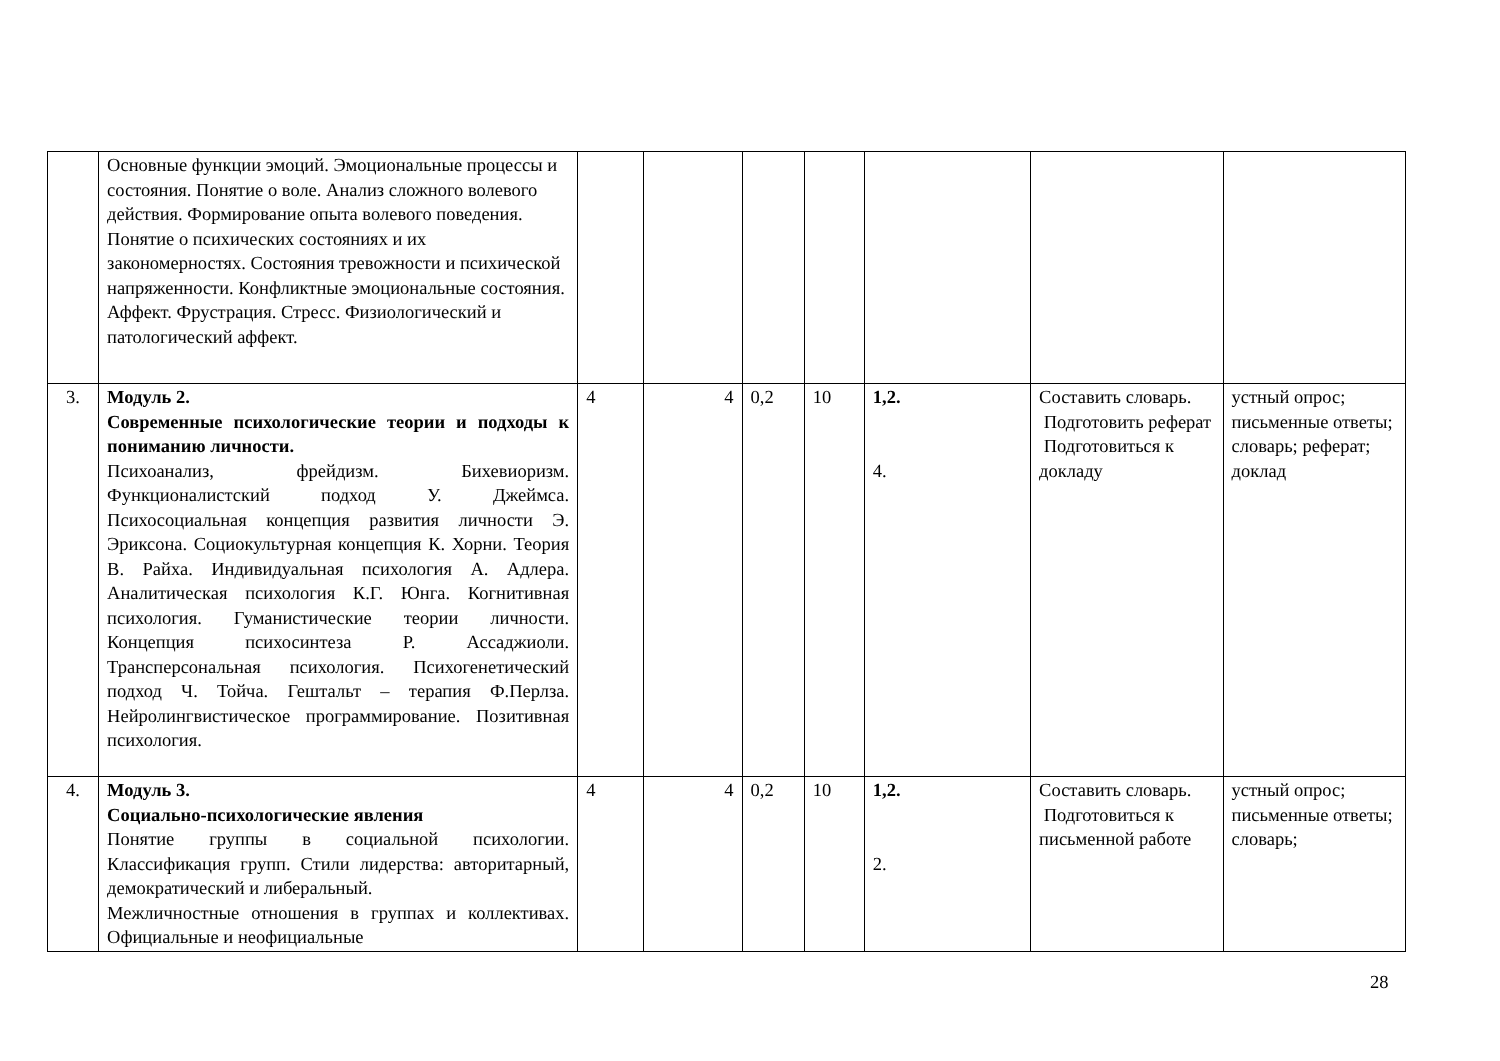| | Основные функции эмоций. Эмоциональные процессы и состояния. Понятие о воле. Анализ сложного волевого действия. Формирование опыта волевого поведения. Понятие о психических состояниях и их закономерностях. Состояния тревожности и психической напряженности. Конфликтные эмоциональные состояния. Аффект. Фрустрация. Стресс. Физиологический и патологический аффект. | | | | | | | |
| 3. | Модуль 2. Современные психологические теории и подходы к пониманию личности. Психоанализ, фрейдизм. Бихевиоризм. Функционалистский подход У. Джеймса. Психосоциальная концепция развития личности Э. Эриксона. Социокультурная концепция К. Хорни. Теория В. Райха. Индивидуальная психология А. Адлера. Аналитическая психология К.Г. Юнга. Когнитивная психология. Гуманистические теории личности. Концепция психосинтеза Р. Ассаджиоли. Трансперсональная психология. Психогенетический подход Ч. Тойча. Гештальт – терапия Ф.Перлза. Нейролингвистическое программирование. Позитивная психология. | 4 | 4 | 0,2 | 10 | 1,2. 4. | Составить словарь. Подготовить реферат Подготовиться к докладу | устный опрос; письменные ответы; словарь; реферат; доклад |
| 4. | Модуль 3. Социально-психологические явления Понятие группы в социальной психологии. Классификация групп. Стили лидерства: авторитарный, демократический и либеральный. Межличностные отношения в группах и коллективах. Официальные и неофициальные | 4 | 4 | 0,2 | 10 | 1,2. 2. | Составить словарь. Подготовиться к письменной работе | устный опрос; письменные ответы; словарь; |
28